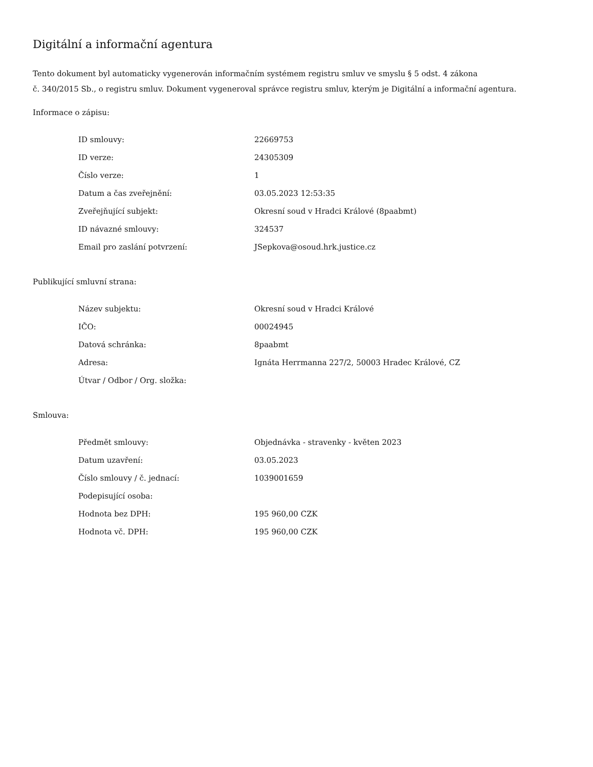Digitální a informační agentura
Tento dokument byl automaticky vygenerován informačním systémem registru smluv ve smyslu § 5 odst. 4 zákona
č. 340/2015 Sb., o registru smluv. Dokument vygeneroval správce registru smluv, kterým je Digitální a informační agentura.
Informace o zápisu:
| ID smlouvy: | 22669753 |
| ID verze: | 24305309 |
| Číslo verze: | 1 |
| Datum a čas zveřejnění: | 03.05.2023 12:53:35 |
| Zveřejňující subjekt: | Okresní soud v Hradci Králové (8paabmt) |
| ID návazné smlouvy: | 324537 |
| Email pro zaslání potvrzení: | JSepkova@osoud.hrk.justice.cz |
Publikující smluvní strana:
| Název subjektu: | Okresní soud v Hradci Králové |
| IČO: | 00024945 |
| Datová schránka: | 8paabmt |
| Adresa: | Ignáta Herrmanna 227/2, 50003 Hradec Králové, CZ |
| Útvar / Odbor / Org. složka: | |
Smlouva:
| Předmět smlouvy: | Objednávka - stravenky - květen 2023 |
| Datum uzavření: | 03.05.2023 |
| Číslo smlouvy / č. jednací: | 1039001659 |
| Podepisující osoba: | |
| Hodnota bez DPH: | 195 960,00 CZK |
| Hodnota vč. DPH: | 195 960,00 CZK |